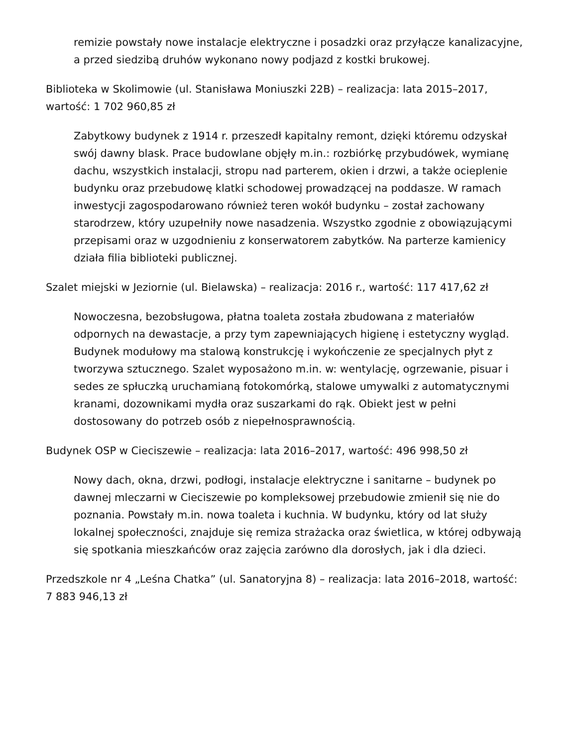remizie powstały nowe instalacje elektryczne i posadzki oraz przyłącze kanalizacyjne, a przed siedzibą druhów wykonano nowy podjazd z kostki brukowej.
Biblioteka w Skolimowie (ul. Stanisława Moniuszki 22B) – realizacja: lata 2015–2017, wartość: 1 702 960,85 zł
Zabytkowy budynek z 1914 r. przeszedł kapitalny remont, dzięki któremu odzyskał swój dawny blask. Prace budowlane objęły m.in.: rozbiórkę przybudówek, wymianę dachu, wszystkich instalacji, stropu nad parterem, okien i drzwi, a także ocieplenie budynku oraz przebudowę klatki schodowej prowadzącej na poddasze. W ramach inwestycji zagospodarowano również teren wokół budynku – został zachowany starodrzew, który uzupełniły nowe nasadzenia. Wszystko zgodnie z obowiązującymi przepisami oraz w uzgodnieniu z konserwatorem zabytków. Na parterze kamienicy działa filia biblioteki publicznej.
Szalet miejski w Jeziornie (ul. Bielawska) – realizacja: 2016 r., wartość: 117 417,62 zł
Nowoczesna, bezobsługowa, płatna toaleta została zbudowana z materiałów odpornych na dewastacje, a przy tym zapewniających higienę i estetyczny wygląd. Budynek modułowy ma stalową konstrukcję i wykończenie ze specjalnych płyt z tworzywa sztucznego. Szalet wyposażono m.in. w: wentylację, ogrzewanie, pisuar i sedes ze spłuczką uruchamianą fotokomórką, stalowe umywalki z automatycznymi kranami, dozownikami mydła oraz suszarkami do rąk. Obiekt jest w pełni dostosowany do potrzeb osób z niepełnosprawnością.
Budynek OSP w Cieciszewie – realizacja: lata 2016–2017, wartość: 496 998,50 zł
Nowy dach, okna, drzwi, podłogi, instalacje elektryczne i sanitarne – budynek po dawnej mleczarni w Cieciszewie po kompleksowej przebudowie zmienił się nie do poznania. Powstały m.in. nowa toaleta i kuchnia. W budynku, który od lat służy lokalnej społeczności, znajduje się remiza strażacka oraz świetlica, w której odbywają się spotkania mieszkańców oraz zajęcia zarówno dla dorosłych, jak i dla dzieci.
Przedszkole nr 4 „Leśna Chatka” (ul. Sanatoryjna 8) – realizacja: lata 2016–2018, wartość: 7 883 946,13 zł